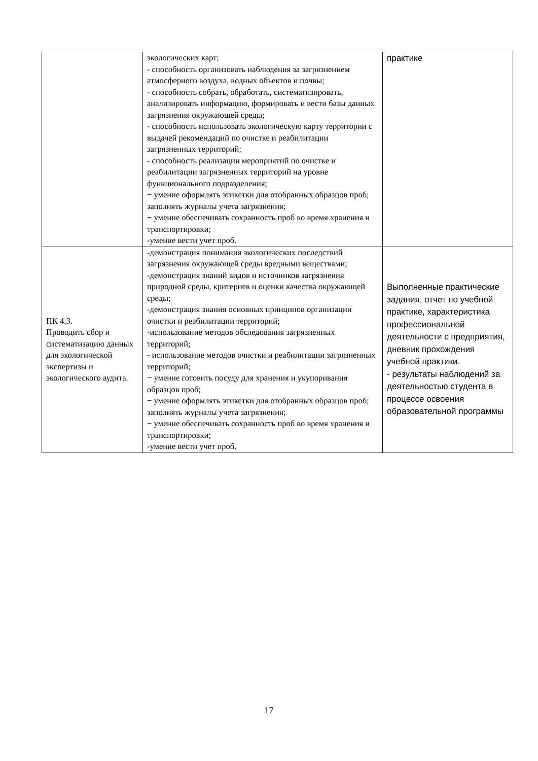| | экологических карт; - способность организовать наблюдения за загрязнением атмосферного воздуха, водных объектов и почвы; - способность собрать, обработать, систематизировать, анализировать информацию, формировать и вести базы данных загрязнения окружающей среды; - способность использовать экологическую карту территории с выдачей рекомендаций по очистке и реабилитации загрязненных территорий; - способность реализации мероприятий по очистке и реабилитации загрязненных территорий на уровне функционального подразделения; − умение оформлять этикетки для отобранных образцов проб; заполнять журналы учета загрязнения; − умение обеспечивать сохранность проб во время хранения и транспортировки; -умение вести учет проб. | практике |
| ПК 4.3. Проводить сбор и систематизацию данных для экологической экспертизы и экологического аудита. | -демонстрация понимания экологических последствий загрязнения окружающей среды вредными веществами; -демонстрация знаний видов и источников загрязнения природной среды, критериев и оценки качества окружающей среды; -демонстрация знания основных принципов организации очистки и реабилитации территорий; -использование методов обследования загрязненных территорий; - использование методов очистки и реабилитации загрязненных территорий; − умение готовить посуду для хранения и укупоривания образцов проб; − умение оформлять этикетки для отобранных образцов проб; заполнять журналы учета загрязнения; − умение обеспечивать сохранность проб во время хранения и транспортировки; -умение вести учет проб. | Выполненные практические задания, отчет по учебной практике, характеристика профессиональной деятельности с предприятия, дневник прохождения учебной практики. - результаты наблюдений за деятельностью студента в процессе освоения образовательной программы |
17